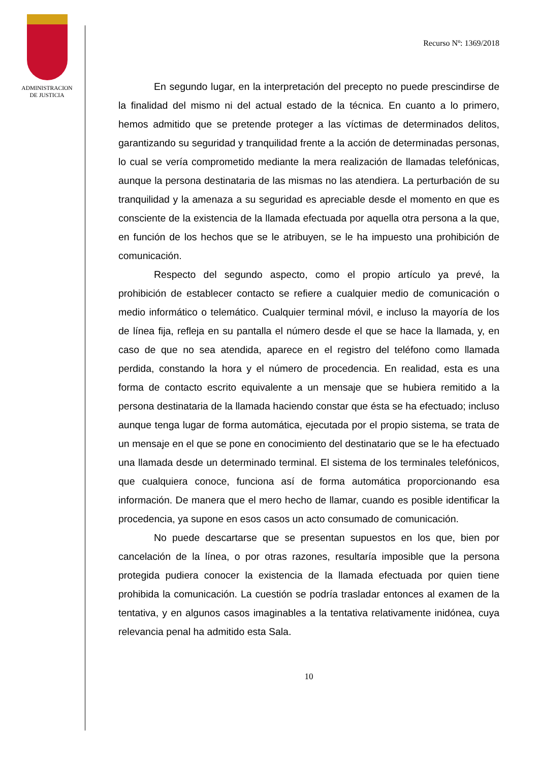ADMINISTRACION
DE JUSTICIA
Recurso Nº: 1369/2018
En segundo lugar, en la interpretación del precepto no puede prescindirse de la finalidad del mismo ni del actual estado de la técnica. En cuanto a lo primero, hemos admitido que se pretende proteger a las víctimas de determinados delitos, garantizando su seguridad y tranquilidad frente a la acción de determinadas personas, lo cual se vería comprometido mediante la mera realización de llamadas telefónicas, aunque la persona destinataria de las mismas no las atendiera. La perturbación de su tranquilidad y la amenaza a su seguridad es apreciable desde el momento en que es consciente de la existencia de la llamada efectuada por aquella otra persona a la que, en función de los hechos que se le atribuyen, se le ha impuesto una prohibición de comunicación.
Respecto del segundo aspecto, como el propio artículo ya prevé, la prohibición de establecer contacto se refiere a cualquier medio de comunicación o medio informático o telemático. Cualquier terminal móvil, e incluso la mayoría de los de línea fija, refleja en su pantalla el número desde el que se hace la llamada, y, en caso de que no sea atendida, aparece en el registro del teléfono como llamada perdida, constando la hora y el número de procedencia. En realidad, esta es una forma de contacto escrito equivalente a un mensaje que se hubiera remitido a la persona destinataria de la llamada haciendo constar que ésta se ha efectuado; incluso aunque tenga lugar de forma automática, ejecutada por el propio sistema, se trata de un mensaje en el que se pone en conocimiento del destinatario que se le ha efectuado una llamada desde un determinado terminal. El sistema de los terminales telefónicos, que cualquiera conoce, funciona así de forma automática proporcionando esa información. De manera que el mero hecho de llamar, cuando es posible identificar la procedencia, ya supone en esos casos un acto consumado de comunicación.
No puede descartarse que se presentan supuestos en los que, bien por cancelación de la línea, o por otras razones, resultaría imposible que la persona protegida pudiera conocer la existencia de la llamada efectuada por quien tiene prohibida la comunicación. La cuestión se podría trasladar entonces al examen de la tentativa, y en algunos casos imaginables a la tentativa relativamente inidónea, cuya relevancia penal ha admitido esta Sala.
10